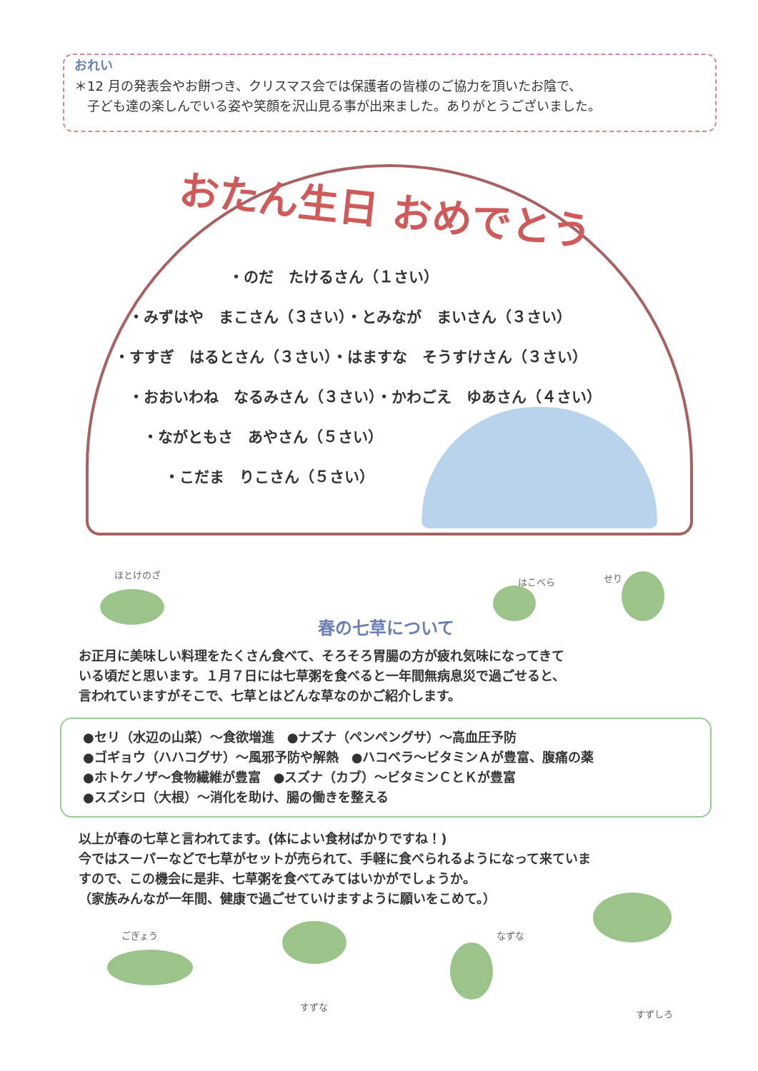おれい
＊12 月の発表会やお餅つき、クリスマス会では保護者の皆様のご協力を頂いたお陰で、
　子ども達の楽しんでいる姿や笑顔を沢山見る事が出来ました。ありがとうございました。
おたん生日 おめでとう
・のだ　たけるさん（１さい）
・みずはや　まこさん（３さい）・とみなが　まいさん（３さい）
・すすぎ　はるとさん（３さい）・はますな　そうすけさん（３さい）
・おおいわね　なるみさん（３さい）・かわごえ　ゆあさん（４さい）
・ながともさ　あやさん（５さい）
・こだま　りこさん（５さい）
ほとけのざ
はこべら せり
春の七草について
お正月に美味しい料理をたくさん食べて、そろそろ胃腸の方が疲れ気味になってきて
いる頃だと思います。１月７日には七草粥を食べると一年間無病息災で過ごせると、
言われていますがそこで、七草とはどんな草なのかご紹介します。
●セリ（水辺の山菜）～食欲増進　●ナズナ（ペンペングサ）～高血圧予防
●ゴギョウ（ハハコグサ）～風邪予防や解熱　●ハコベラ～ビタミンＡが豊富、腹痛の薬
●ホトケノザ～食物繊維が豊富　●スズナ（カブ）～ビタミンＣとＫが豊富
●スズシロ（大根）～消化を助け、腸の働きを整える
以上が春の七草と言われてます。(体によい食材ばかりですね！)
今ではスーパーなどで七草がセットが売られて、手軽に食べられるようになって来ていま
すので、この機会に是非、七草粥を食べてみてはいかがでしょうか。
（家族みんなが一年間、健康で過ごせていけますように願いをこめて。）
ごぎょう
すずな
なずな
すずしろ